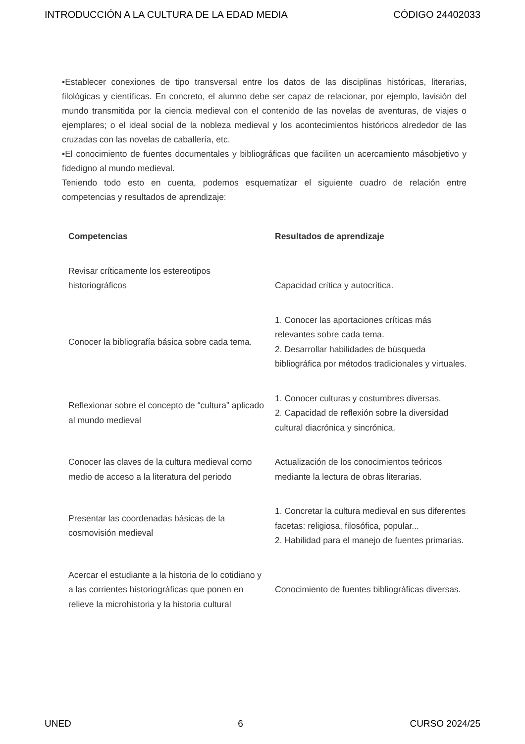INTRODUCCIÓN A LA CULTURA DE LA EDAD MEDIA CÓDIGO 24402033
•Establecer conexiones de tipo transversal entre los datos de las disciplinas históricas, literarias, filológicas y científicas. En concreto, el alumno debe ser capaz de relacionar, por ejemplo, lavisión del mundo transmitida por la ciencia medieval con el contenido de las novelas de aventuras, de viajes o ejemplares; o el ideal social de la nobleza medieval y los acontecimientos históricos alrededor de las cruzadas con las novelas de caballería, etc.
•El conocimiento de fuentes documentales y bibliográficas que faciliten un acercamiento másobjetivo y fidedigno al mundo medieval.
Teniendo todo esto en cuenta, podemos esquematizar el siguiente cuadro de relación entre competencias y resultados de aprendizaje:
| Competencias | Resultados de aprendizaje |
| --- | --- |
| Revisar críticamente los estereotipos historiográficos | Capacidad crítica y autocrítica. |
| Conocer la bibliografía básica sobre cada tema. | 1. Conocer las aportaciones críticas más relevantes sobre cada tema. 2. Desarrollar habilidades de búsqueda bibliográfica por métodos tradicionales y virtuales. |
| Reflexionar sobre el concepto de “cultura” aplicado al mundo medieval | 1. Conocer culturas y costumbres diversas. 2. Capacidad de reflexión sobre la diversidad cultural diacrónica y sincrónica. |
| Conocer las claves de la cultura medieval como medio de acceso a la literatura del periodo | Actualización de los conocimientos teóricos mediante la lectura de obras literarias. |
| Presentar las coordenadas básicas de la cosmovisión medieval | 1. Concretar la cultura medieval en sus diferentes facetas: religiosa, filosófica, popular... 2. Habilidad para el manejo de fuentes primarias. |
| Acercar el estudiante a la historia de lo cotidiano y a las corrientes historiográficas que ponen en relieve la microhistoria y la historia cultural | Conocimiento de fuentes bibliográficas diversas. |
UNED 6 CURSO 2024/25